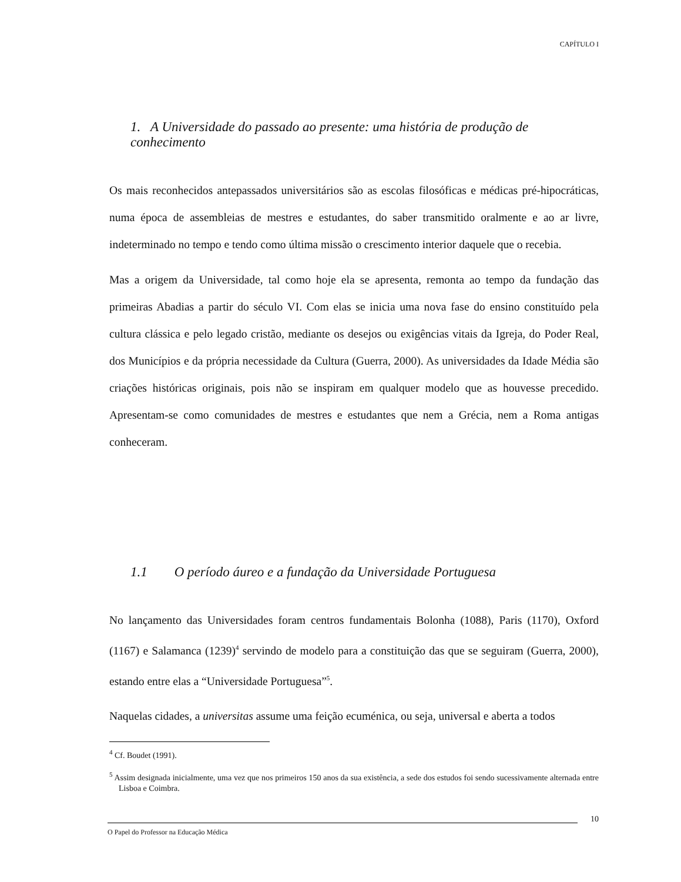CAPÍTULO I
1. A Universidade do passado ao presente: uma história de produção de conhecimento
Os mais reconhecidos antepassados universitários são as escolas filosóficas e médicas pré-hipocráticas, numa época de assembleias de mestres e estudantes, do saber transmitido oralmente e ao ar livre, indeterminado no tempo e tendo como última missão o crescimento interior daquele que o recebia.
Mas a origem da Universidade, tal como hoje ela se apresenta, remonta ao tempo da fundação das primeiras Abadias a partir do século VI. Com elas se inicia uma nova fase do ensino constituído pela cultura clássica e pelo legado cristão, mediante os desejos ou exigências vitais da Igreja, do Poder Real, dos Municípios e da própria necessidade da Cultura (Guerra, 2000). As universidades da Idade Média são criações históricas originais, pois não se inspiram em qualquer modelo que as houvesse precedido. Apresentam-se como comunidades de mestres e estudantes que nem a Grécia, nem a Roma antigas conheceram.
1.1 O período áureo e a fundação da Universidade Portuguesa
No lançamento das Universidades foram centros fundamentais Bolonha (1088), Paris (1170), Oxford (1167) e Salamanca (1239)<sup>4</sup> servindo de modelo para a constituição das que se seguiram (Guerra, 2000), estando entre elas a “Universidade Portuguesa”<sup>5</sup>.
Naquelas cidades, a universitas assume uma feição ecuménica, ou seja, universal e aberta a todos
<sup>4</sup> Cf. Boudet (1991).
<sup>5</sup> Assim designada inicialmente, uma vez que nos primeiros 150 anos da sua existência, a sede dos estudos foi sendo sucessivamente alternada entre Lisboa e Coimbra.
10
O Papel do Professor na Educação Médica